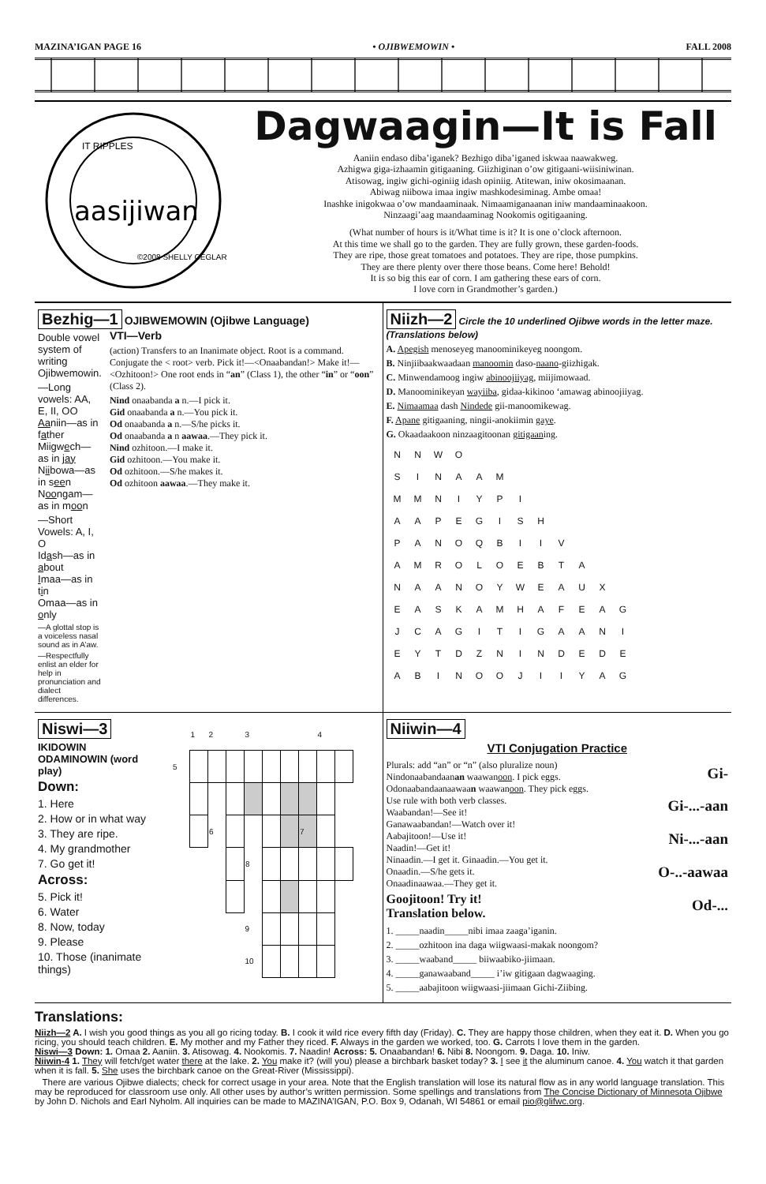MAZINA’IGAN PAGE 16 • OJIBWEMOWIN • FALL 2008
aasijiwan
IT RIPPLES
©2008 SHELLY CEGLAR
Dagwaagin—It is Fall
Aaniin endaso diba’iganek? Bezhigo diba’iganed iskwaa naawakweg.
Azhigwa giga-izhaamin gitigaaning. Giizhiginan o’ow gitigaani-wiisiniwinan.
Atisowag, ingiw gichi-oginiig idash opiniig. Atitewan, iniw okosimaanan.
Abiwag niibowa imaa ingiw mashkodesiminag. Ambe omaa!
Inashke inigokwaa o’ow mandaaminaak. Nimaamiganaanan iniw mandaaminaakoon.
Ninzaagi’aag maandaaminag Nookomis ogitigaaning.
(What number of hours is it/What time is it? It is one o’clock afternoon.
At this time we shall go to the garden. They are fully grown, these garden-foods.
They are ripe, those great tomatoes and potatoes. They are ripe, those pumpkins.
They are there plenty over there those beans. Come here! Behold!
It is so big this ear of corn. I am gathering these ears of corn.
I love corn in Grandmother’s garden.)
Bezhig—1 OJIBWEMOWIN (Ojibwe Language)
Double vowel system of writing Ojibwemowin.
—Long vowels: AA, E, II, OO
Aaniin—as in father
Miigwech—as in jay
Niibowa—as in seen
Noongam—as in moon
—Short Vowels: A, I, O
Idash—as in about
Imaa—as in tin
Omaa—as in only
—A glottal stop is a voiceless nasal sound as in A’aw.
—Respectfully enlist an elder for help in pronunciation and dialect differences.
VTI—Verb
(action) Transfers to an Inanimate object. Root is a command. Conjugate the < root> verb. Pick it!—<Onaabandan!> Make it!—<Ozhitoon!> One root ends in “an” (Class 1), the other “in” or “oon” (Class 2).
Nind onaabanda a n.—I pick it.
Gid onaabanda a n.—You pick it.
Od onaabanda a n.—S/he picks it.
Od onaabanda a n aawaa.—They pick it.
Nind ozhitoon.—I make it.
Gid ozhitoon.—You make it.
Od ozhitoon.—S/he makes it.
Od ozhitoon aawaa.—They make it.
Niizh—2 Circle the 10 underlined Ojibwe words in the letter maze. (Translations below)
A. Apegish menoseyeg manoominikeyeg noongom.
B. Ninjiibaakwaadaan manoomin daso-naano-giizhigak.
C. Minwendamoog ingiw abinoojiiyag, miijimowaad.
D. Manoominikeyan wayiiba, gidaa-kikinoo ‘amawag abinoojiiyag.
E. Nimaamaa dash Nindede gii-manoomikewag.
F. Apane gitigaaning, ningii-anokiimin gaye.
G. Okaadaakoon ninzaagitoonan gitigaaning.
| N | N | W | O | | | | | | | | |
| S | I | N | A | A | M | | | | | | |
| M | M | N | I | Y | P | I | | | | | |
| A | A | P | E | G | I | S | H | | | | |
| P | A | N | O | Q | B | I | I | V | | | |
| A | M | R | O | L | O | E | B | T | A | | |
| N | A | A | N | O | Y | W | E | A | U | X | |
| E | A | S | K | A | M | H | A | F | E | A | G |
| J | C | A | G | I | T | I | G | A | A | N | I |
| E | Y | T | D | Z | N | I | N | D | E | D | E |
| A | B | I | N | O | O | J | I | I | Y | A | G |
Niswi—3
IKIDOWIN ODAMINOWIN (word play)
Down:
1. Here
2. How or in what way
3. They are ripe.
4. My grandmother
7. Go get it!
Across:
5. Pick it!
6. Water
8. Now, today
9. Please
10. Those (inanimate things)
| | 1 | 2 | | 3 | | | | 4 | |
| 5 | | | | | | | | | |
| | | 6 | | | | | 7 | | |
| | | | | 8 | | | | | |
| | | | | 9 | | | | | |
| | | | | 10 | | | | | |
Niiwin—4
VTI Conjugation Practice
Plurals: add “an” or “n” (also pluralize noun)
Nindonaabandaanan waawanoon. I pick eggs.
Odonaabandaanaawaan waawanoon. They pick eggs.
Use rule with both verb classes.
Waabandan!—See it!
Ganawaabandan!—Watch over it!
Aabajitoon!—Use it!
Naadin!—Get it!
Ninaadin.—I get it. Ginaadin.—You get it.
Onaadin.—S/he gets it.
Onaadinaawaa.—They get it.
Goojitoon! Try it!
Translation below.
Gi-
Gi-...-aan
Ni-...-aan
O-..-aawaa
Od-...
1. _____naadin_____nibi imaa zaaga’iganin.
2. _____ozhitoon ina daga wiigwaasi-makak noongom?
3. _____waaband_____ biiwaabiko-jiimaan.
4. _____ganawaaband_____ i’iw gitigaan dagwaaging.
5. _____aabajitoon wiigwaasi-jiimaan Gichi-Ziibing.
Translations:
Niizh—2 A. I wish you good things as you all go ricing today. B. I cook it wild rice every fifth day (Friday). C. They are happy those children, when they eat it. D. When you go ricing, you should teach children. E. My mother and my Father they riced. F. Always in the garden we worked, too. G. Carrots I love them in the garden.
Niswi—3 Down: 1. Omaa 2. Aaniin. 3. Atisowag. 4. Nookomis. 7. Naadin! Across: 5. Onaabandan! 6. Nibi 8. Noongom. 9. Daga. 10. Iniw.
Niiwin-4 1. They will fetch/get water there at the lake. 2. You make it? (will you) please a birchbark basket today? 3. I see it the aluminum canoe. 4. You watch it that garden when it is fall. 5. She uses the birchbark canoe on the Great-River (Mississippi).
There are various Ojibwe dialects; check for correct usage in your area. Note that the English translation will lose its natural flow as in any world language translation. This may be reproduced for classroom use only. All other uses by author’s written permission. Some spellings and translations from The Concise Dictionary of Minnesota Ojibwe by John D. Nichols and Earl Nyholm. All inquiries can be made to MAZINA’IGAN, P.O. Box 9, Odanah, WI 54861 or email pio@glifwc.org.